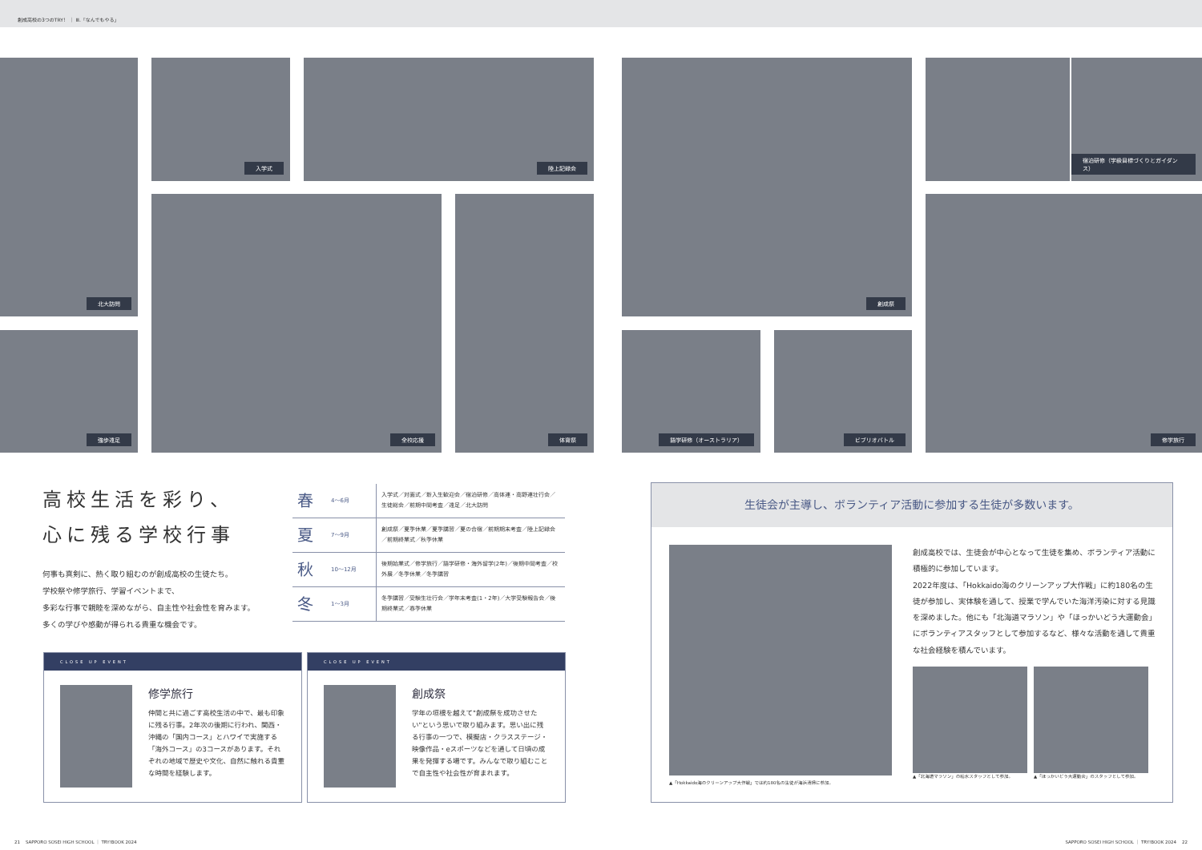創成高校の3つのTRY！ ｜ Ⅲ.「なんでもやる」
北大訪問
強歩遠足
入学式 陸上記録会
全校応援 体育祭
創成祭
宿泊研修（学級目標づくりとガイダンス）
修学旅行
語学研修（オーストラリア）
ビブリオバトル
高校生活を彩り、
心に残る学校行事
何事も真剣に、熱く取り組むのが創成高校の生徒たち。
学校祭や修学旅行、学習イベントまで、
多彩な行事で親睦を深めながら、自主性や社会性を育みます。
多くの学びや感動が得られる貴重な機会です。
| 春 | 4～6月 | 入学式／対面式／新入生歓迎会／宿泊研修／高体連・高野連壮行会／生徒総会／前期中間考査／遠足／北大訪問 |
| 夏 | 7～9月 | 創成祭／夏季休業／夏季講習／夏の合宿／前期期末考査／陸上記録会／前期終業式／秋季休業 |
| 秋 | 10～12月 | 後期始業式／修学旅行／語学研修・海外留学(2年)／後期中間考査／校外展／冬季休業／冬季講習 |
| 冬 | 1～3月 | 冬季講習／受験生壮行会／学年末考査(1・2年)／大学受験報告会／後期終業式／春季休業 |
CLOSE UP EVENT
修学旅行
仲間と共に過ごす高校生活の中で、最も印象に残る行事。2年次の後期に行われ、関西・沖縄の「国内コース」とハワイで実施する「海外コース」の3コースがあります。それぞれの地域で歴史や文化、自然に触れる貴重な時間を経験します。
CLOSE UP EVENT
創成祭
学年の垣根を越えて"創成祭を成功させたい"という思いで取り組みます。思い出に残る行事の一つで、模擬店・クラスステージ・映像作品・eスポーツなどを通して日頃の成果を発揮する場です。みんなで取り組むことで自主性や社会性が育まれます。
生徒会が主導し、ボランティア活動に参加する生徒が多数います。
▲「Hokkaido海のクリーンアップ大作戦」では約180名の生徒が海浜清掃に参加。
創成高校では、生徒会が中心となって生徒を集め、ボランティア活動に積極的に参加しています。
2022年度は、「Hokkaido海のクリーンアップ大作戦」に約180名の生徒が参加し、実体験を通して、授業で学んでいた海洋汚染に対する見識を深めました。他にも「北海道マラソン」や「ほっかいどう大運動会」にボランティアスタッフとして参加するなど、様々な活動を通して貴重な社会経験を積んでいます。
▲「北海道マラソン」の給水スタッフとして参加。
▲「ほっかいどう大運動会」のスタッフとして参加。
21 SAPPORO SOSEI HIGH SCHOOL ｜ TRY!BOOK 2024
SAPPORO SOSEI HIGH SCHOOL ｜ TRY!BOOK 2024 22